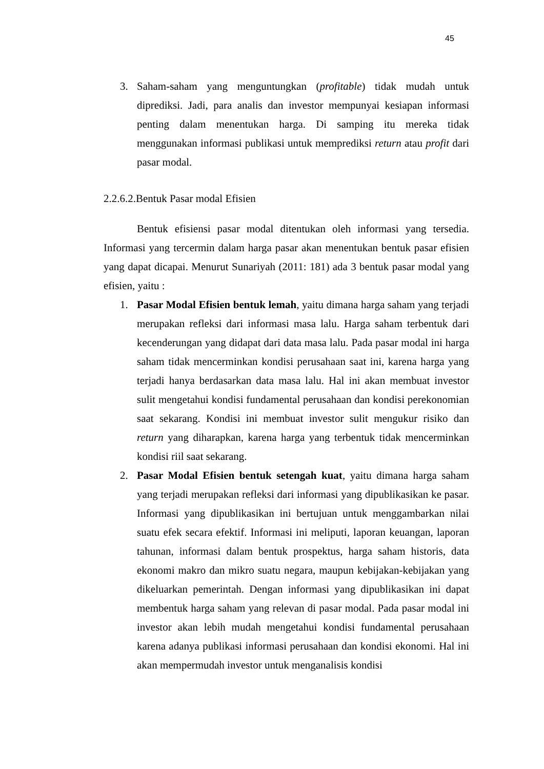45
3. Saham-saham yang menguntungkan (profitable) tidak mudah untuk diprediksi. Jadi, para analis dan investor mempunyai kesiapan informasi penting dalam menentukan harga. Di samping itu mereka tidak menggunakan informasi publikasi untuk memprediksi return atau profit dari pasar modal.
2.2.6.2.Bentuk Pasar modal Efisien
Bentuk efisiensi pasar modal ditentukan oleh informasi yang tersedia. Informasi yang tercermin dalam harga pasar akan menentukan bentuk pasar efisien yang dapat dicapai. Menurut Sunariyah (2011: 181) ada 3 bentuk pasar modal yang efisien, yaitu :
1. Pasar Modal Efisien bentuk lemah, yaitu dimana harga saham yang terjadi merupakan refleksi dari informasi masa lalu. Harga saham terbentuk dari kecenderungan yang didapat dari data masa lalu. Pada pasar modal ini harga saham tidak mencerminkan kondisi perusahaan saat ini, karena harga yang terjadi hanya berdasarkan data masa lalu. Hal ini akan membuat investor sulit mengetahui kondisi fundamental perusahaan dan kondisi perekonomian saat sekarang. Kondisi ini membuat investor sulit mengukur risiko dan return yang diharapkan, karena harga yang terbentuk tidak mencerminkan kondisi riil saat sekarang.
2. Pasar Modal Efisien bentuk setengah kuat, yaitu dimana harga saham yang terjadi merupakan refleksi dari informasi yang dipublikasikan ke pasar. Informasi yang dipublikasikan ini bertujuan untuk menggambarkan nilai suatu efek secara efektif. Informasi ini meliputi, laporan keuangan, laporan tahunan, informasi dalam bentuk prospektus, harga saham historis, data ekonomi makro dan mikro suatu negara, maupun kebijakan-kebijakan yang dikeluarkan pemerintah. Dengan informasi yang dipublikasikan ini dapat membentuk harga saham yang relevan di pasar modal. Pada pasar modal ini investor akan lebih mudah mengetahui kondisi fundamental perusahaan karena adanya publikasi informasi perusahaan dan kondisi ekonomi. Hal ini akan mempermudah investor untuk menganalisis kondisi